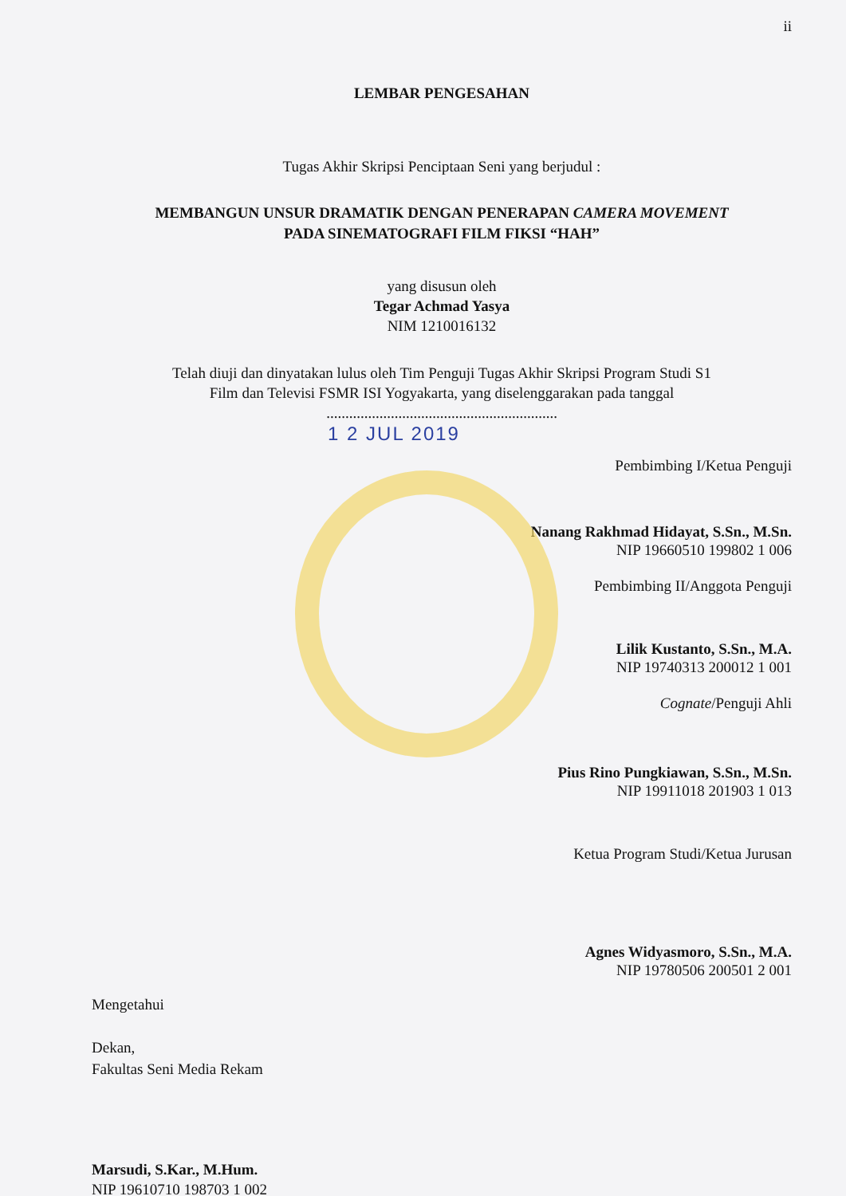ii
LEMBAR PENGESAHAN
Tugas Akhir Skripsi Penciptaan Seni yang berjudul :
MEMBANGUN UNSUR DRAMATIK DENGAN PENERAPAN CAMERA MOVEMENT
PADA SINEMATOGRAFI FILM FIKSI “HAH”
yang disusun oleh
Tegar Achmad Yasya
NIM 1210016132
Telah diuji dan dinyatakan lulus oleh Tim Penguji Tugas Akhir Skripsi Program Studi S1
Film dan Televisi FSMR ISI Yogyakarta, yang diselenggarakan pada tanggal
.............................................................
1 2 JUL 2019
Pembimbing I/Ketua Penguji
Nanang Rakhmad Hidayat, S.Sn., M.Sn.
NIP 19660510 199802 1 006
Pembimbing II/Anggota Penguji
Lilik Kustanto, S.Sn., M.A.
NIP 19740313 200012 1 001
Cognate/Penguji Ahli
Pius Rino Pungkiawan, S.Sn., M.Sn.
NIP 19911018 201903 1 013
Ketua Program Studi/Ketua Jurusan
Agnes Widyasmoro, S.Sn., M.A.
NIP 19780506 200501 2 001
Mengetahui
Dekan,
Fakultas Seni Media Rekam
Marsudi, S.Kar., M.Hum.
NIP 19610710 198703 1 002